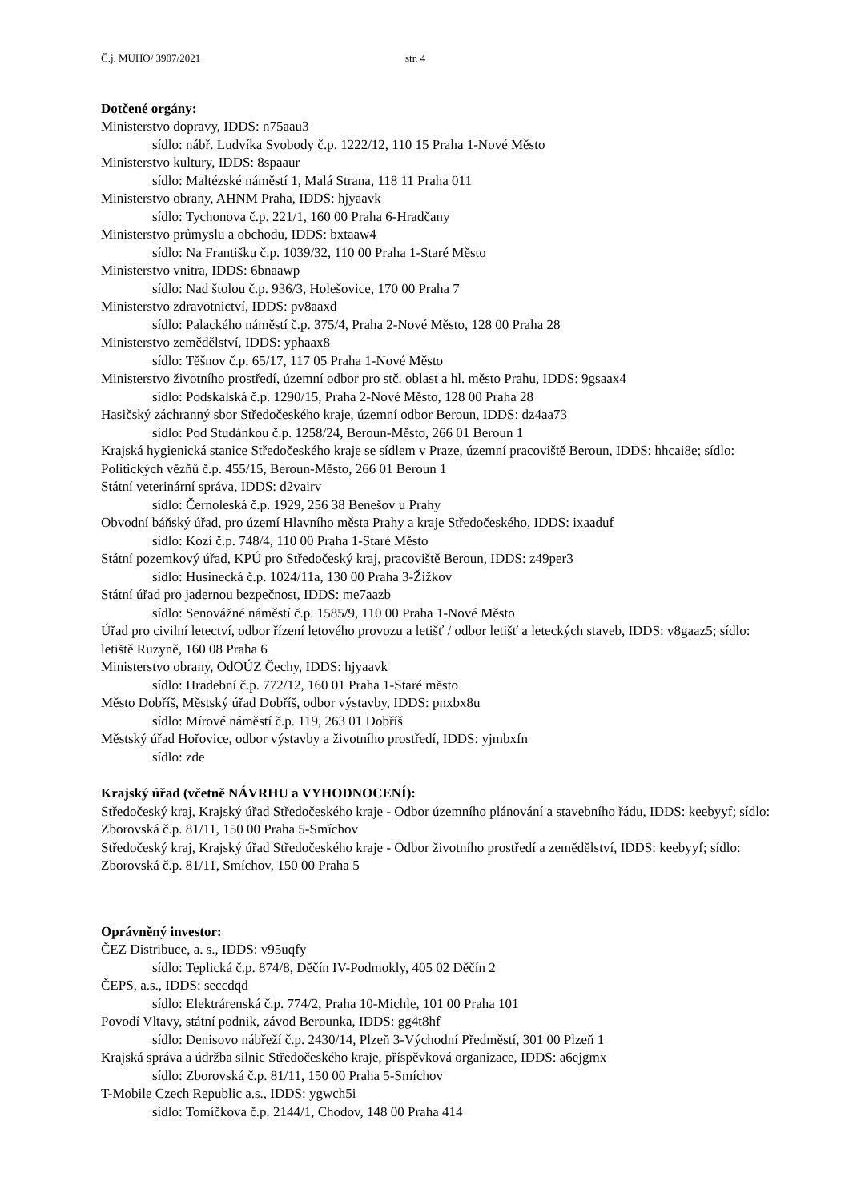Č.j. MUHO/ 3907/2021 str. 4
Dotčené orgány:
Ministerstvo dopravy, IDDS: n75aau3
sídlo: nábř. Ludvíka Svobody č.p. 1222/12, 110 15 Praha 1-Nové Město
Ministerstvo kultury, IDDS: 8spaaur
sídlo: Maltézské náměstí 1, Malá Strana, 118 11 Praha 011
Ministerstvo obrany, AHNM Praha, IDDS: hjyaavk
sídlo: Tychonova č.p. 221/1, 160 00 Praha 6-Hradčany
Ministerstvo průmyslu a obchodu, IDDS: bxtaaw4
sídlo: Na Františku č.p. 1039/32, 110 00 Praha 1-Staré Město
Ministerstvo vnitra, IDDS: 6bnaawp
sídlo: Nad štolou č.p. 936/3, Holešovice, 170 00 Praha 7
Ministerstvo zdravotnictví, IDDS: pv8aaxd
sídlo: Palackého náměstí č.p. 375/4, Praha 2-Nové Město, 128 00 Praha 28
Ministerstvo zemědělství, IDDS: yphaax8
sídlo: Těšnov č.p. 65/17, 117 05 Praha 1-Nové Město
Ministerstvo životního prostředí, územní odbor pro stč. oblast a hl. město Prahu, IDDS: 9gsaax4
sídlo: Podskalská č.p. 1290/15, Praha 2-Nové Město, 128 00 Praha 28
Hasičský záchranný sbor Středočeského kraje, územní odbor Beroun, IDDS: dz4aa73
sídlo: Pod Studánkou č.p. 1258/24, Beroun-Město, 266 01 Beroun 1
Krajská hygienická stanice Středočeského kraje se sídlem v Praze, územní pracoviště Beroun, IDDS: hhcai8e; sídlo: Politických vězňů č.p. 455/15, Beroun-Město, 266 01 Beroun 1
Státní veterinární správa, IDDS: d2vairv
sídlo: Černoleská č.p. 1929, 256 38 Benešov u Prahy
Obvodní báňský úřad, pro území Hlavního města Prahy a kraje Středočeského, IDDS: ixaaduf
sídlo: Kozí č.p. 748/4, 110 00 Praha 1-Staré Město
Státní pozemkový úřad, KPÚ pro Středočeský kraj, pracoviště Beroun, IDDS: z49per3
sídlo: Husinecká č.p. 1024/11a, 130 00 Praha 3-Žižkov
Státní úřad pro jadernou bezpečnost, IDDS: me7aazb
sídlo: Senovážné náměstí č.p. 1585/9, 110 00 Praha 1-Nové Město
Úřad pro civilní letectví, odbor řízení letového provozu a letišť / odbor letišť a leteckých staveb, IDDS: v8gaaz5; sídlo: letiště Ruzyně, 160 08 Praha 6
Ministerstvo obrany, OdOÚZ Čechy, IDDS: hjyaavk
sídlo: Hradební č.p. 772/12, 160 01 Praha 1-Staré město
Město Dobříš, Městský úřad Dobříš, odbor výstavby, IDDS: pnxbx8u
sídlo: Mírové náměstí č.p. 119, 263 01 Dobříš
Městský úřad Hořovice, odbor výstavby a životního prostředí, IDDS: yjmbxfn
sídlo: zde
Krajský úřad (včetně NÁVRHU a VYHODNOCENÍ):
Středočeský kraj, Krajský úřad Středočeského kraje - Odbor územního plánování a stavebního řádu, IDDS: keebyyf; sídlo: Zborovská č.p. 81/11, 150 00 Praha 5-Smíchov
Středočeský kraj, Krajský úřad Středočeského kraje - Odbor životního prostředí a zemědělství, IDDS: keebyyf; sídlo: Zborovská č.p. 81/11, Smíchov, 150 00 Praha 5
Oprávněný investor:
ČEZ Distribuce, a. s., IDDS: v95uqfy
sídlo: Teplická č.p. 874/8, Děčín IV-Podmokly, 405 02 Děčín 2
ČEPS, a.s., IDDS: seccdqd
sídlo: Elektrárenská č.p. 774/2, Praha 10-Michle, 101 00 Praha 101
Povodí Vltavy, státní podnik, závod Berounka, IDDS: gg4t8hf
sídlo: Denisovo nábřeží č.p. 2430/14, Plzeň 3-Východní Předměstí, 301 00 Plzeň 1
Krajská správa a údržba silnic Středočeského kraje, příspěvková organizace, IDDS: a6ejgmx
sídlo: Zborovská č.p. 81/11, 150 00 Praha 5-Smíchov
T-Mobile Czech Republic a.s., IDDS: ygwch5i
sídlo: Tomíčkova č.p. 2144/1, Chodov, 148 00 Praha 414